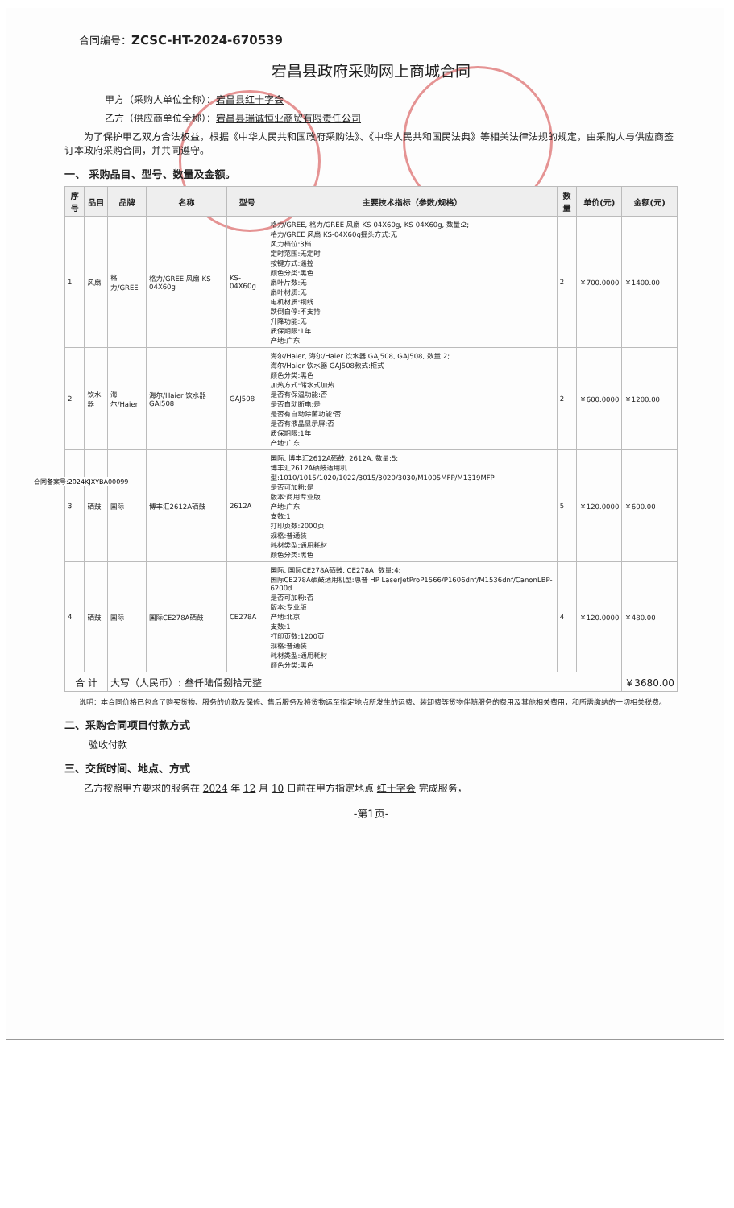合同编号：ZCSC-HT-2024-670539
宕昌县政府采购网上商城合同
甲方（采购人单位全称）：宕昌县红十字会
乙方（供应商单位全称）：宕昌县瑞诚恒业商贸有限责任公司
　　为了保护甲乙双方合法权益，根据《中华人民共和国政府采购法》、《中华人民共和国民法典》等相关法律法规的规定，由采购人与供应商签订本政府采购合同，并共同遵守。
一、 采购品目、型号、数量及金额。
| 序号 | 品目 | 品牌 | 名称 | 型号 | 主要技术指标（参数/规格） | 数量 | 单价(元) | 金额(元) |
| --- | --- | --- | --- | --- | --- | --- | --- | --- |
| 1 | 风扇 | 格力/GREE | 格力/GREE 风扇 KS-04X60g | KS-04X60g | 格力/GREE, 格力/GREE 风扇 KS-04X60g, KS-04X60g, 数量:2; 格力/GREE 风扇 KS-04X60g摇头方式:无 风力档位:3档 定时范围:无定时 按键方式:遥控 颜色分类:黑色 扇叶片数:无 扇叶材质:无 电机材质:铜线 跌倒自停:不支持 升降功能:无 质保期限:1年 产地:广东 | 2 | ￥700.0000 | ￥1400.00 |
| 2 | 饮水器 | 海尔/Haier | 海尔/Haier 饮水器 GAJ508 | GAJ508 | 海尔/Haier, 海尔/Haier 饮水器 GAJ508, GAJ508, 数量:2; 海尔/Haier 饮水器 GAJ508款式:柜式 颜色分类:黑色 加热方式:储水式加热 是否有保温功能:否 是否自动断电:是 是否有自动除菌功能:否 是否有液晶显示屏:否 质保期限:1年 产地:广东 | 2 | ￥600.0000 | ￥1200.00 |
| 3 | 硒鼓 | 国际 | 博丰汇2612A硒鼓 | 2612A | 国际, 博丰汇2612A硒鼓, 2612A, 数量:5; 博丰汇2612A硒鼓适用机型:1010/1015/1020/1022/3015/3020/3030/M1005MFP/M1319MFP 是否可加粉:是 版本:商用专业版 产地:广东 支数:1 打印页数:2000页 规格:普通装 耗材类型:通用耗材 颜色分类:黑色 | 5 | ￥120.0000 | ￥600.00 |
| 4 | 硒鼓 | 国际 | 国际CE278A硒鼓 | CE278A | 国际, 国际CE278A硒鼓, CE278A, 数量:4; 国际CE278A硒鼓适用机型:惠普 HP LaserJetProP1566/P1606dnf/M1536dnf/CanonLBP-6200d 是否可加粉:否 版本:专业版 产地:北京 支数:1 打印页数:1200页 规格:普通装 耗材类型:通用耗材 颜色分类:黑色 | 4 | ￥120.0000 | ￥480.00 |
| 合 计 | | 大写（人民币）: 叁仟陆佰捌拾元整 | | | | | | ￥3680.00 |
　　说明：本合同价格已包含了购买货物、服务的价款及保修、售后服务及将货物运至指定地点所发生的运费、装卸费等货物伴随服务的费用及其他相关费用，和所需缴纳的一切相关税费。
二、采购合同项目付款方式
验收付款
三、交货时间、地点、方式
　　乙方按照甲方要求的服务在 2024 年 12 月 10 日前在甲方指定地点 红十字会 完成服务，
-第1页-
合同备案号:2024KJXYBA00099